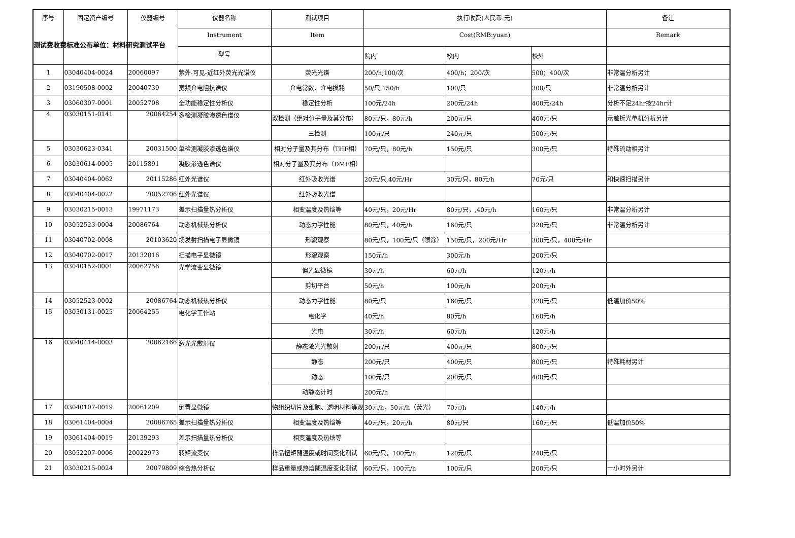测试费收费标准公布单位：材料研究测试平台
| 序号 | 固定资产编号 | 仪器编号 | 仪器名称 | 测试项目 | 执行收费(人民币:元) | | | 备注 |
| --- | --- | --- | --- | --- | --- | --- | --- | --- |
| | | | Instrument | Item | Cost(RMB:yuan) | | | Remark |
| | | | 型号 | | 院内 | 校内 | 校外 | |
| 1 | 03040404-0024 | 20060097 | 紫外-可见-近红外荧光光谱仪 | 荧光光谱 | 200/h;100/次 | 400/h；200/次 | 500；400/次 | 非常温分析另计 |
| 2 | 03190508-0002 | 20040739 | 宽频介电阻抗谱仪 | 介电常数、介电损耗 | 50/只,150/h | 100/只 | 300/只 | 非常温分析另计 |
| 3 | 03060307-0001 | 20052708 | 全功能稳定性分析仪 | 稳定性分析 | 100元/24h | 200元/24h | 400元/24h | 分析不足24hr按24hr计 |
| 4 | 03030151-0141 | 20064254 | 多检测凝胶渗透色谱仪 | 双检测（绝对分子量及其分布） | 80元/只，80元/h | 200元/只 | 400元/只 | 示差折光单机分析另计 |
| | | | | 三检测 | 100元/只 | 240元/只 | 500元/只 | |
| 5 | 03030623-0341 | 20031500 | 单检测凝胶渗透色谱仪 | 相对分子量及其分布（THF相） | 70元/只，80元/h | 150元/只 | 300元/只 | 特殊流动相另计 |
| 6 | 03030614-0005 | 20115891 | 凝胶渗透色谱仪 | 相对分子量及其分布（DMF相） | | | | |
| 7 | 03040404-0062 | 20115286 | 红外光谱仪 | 红外吸收光谱 | 20元/只,40元/Hr | 30元/只，80元/h | 70元/只 | 和快速扫描另计 |
| 8 | 03040404-0022 | 20052706 | 红外光谱仪 | 红外吸收光谱 | | | | |
| 9 | 03030215-0013 | 19971173 | 差示扫描量热分析仪 | 相变温度及热焓等 | 40元/只，20元/Hr | 80元/只，,40元/h | 160元/只 | 非常温分析另计 |
| 10 | 03052523-0004 | 20086764 | 动态机械热分析仪 | 动态力学性能 | 80元/只，40元/h | 160元/只 | 320元/只 | 非常温分析另计 |
| 11 | 03040702-0008 | 20103620 | 场发射扫描电子显微镜 | 形貌观察 | 80元/只，100元/只（喷涂） | 150元/只，200元/Hr | 300元/只，400元/Hr | |
| 12 | 03040702-0017 | 20132016 | 扫描电子显微镜 | 形貌观察 | 150元/h | 300元/h | 200元/只 | |
| 13 | 03040152-0001 | 20062756 | 光学流变显微镜 | 偏光显微镜 | 30元/h | 60元/h | 120元/h | |
| | | | | 剪切平台 | 50元/h | 100元/h | 200元/h | |
| 14 | 03052523-0002 | 20086764 | 动态机械热分析仪 | 动态力学性能 | 80元/只 | 160元/只 | 320元/只 | 低温加价50% |
| 15 | 03030131-0025 | 20064255 | 电化学工作站 | 电化学 | 40元/h | 80元/h | 160元/h | |
| | | | | 光电 | 30元/h | 60元/h | 120元/h | |
| 16 | 03040414-0003 | 20062166 | 激光光散射仪 | 静态激光光散射 | 200元/只 | 400元/只 | 800元/只 | |
| | | | | 静态 | 200元/只 | 400元/只 | 800元/只 | 特殊耗材另计 |
| | | | | 动态 | 100元/只 | 200元/只 | 400元/只 | |
| | | | | 动静态计时 | 200元/h | | | |
| 17 | 03040107-0019 | 20061209 | 倒置显微镜 | 物组织切片及细胞、透明材料等观 | 30元/h，50元/h（荧光） | 70元/h | 140元/h | |
| 18 | 03061404-0004 | 20086765 | 差示扫描量热分析仪 | 相变温度及热焓等 | 40元/只，20元/h | 80元/只 | 160元/只 | 低温加价50% |
| 19 | 03061404-0019 | 20139293 | 差示扫描量热分析仪 | 相变温度及热焓等 | | | | |
| 20 | 03052207-0006 | 20022973 | 转矩流变仪 | 样品扭矩随温度或时间变化测试 | 60元/只，100元/h | 120元/只 | 240元/只 | |
| 21 | 03030215-0024 | 20079809 | 综合热分析仪 | 样品重量或热焓随温度变化测试 | 60元/只，100元/h | 100元/只 | 200元/只 | 一小时外另计 |